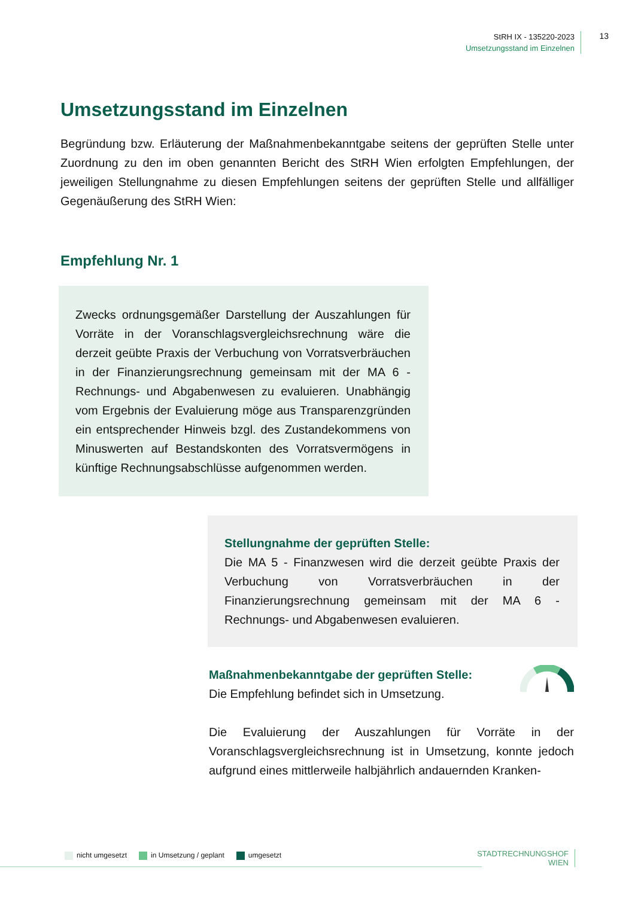StRH IX - 135220-2023
Umsetzungsstand im Einzelnen
13
Umsetzungsstand im Einzelnen
Begründung bzw. Erläuterung der Maßnahmenbekanntgabe seitens der geprüften Stelle unter Zuordnung zu den im oben genannten Bericht des StRH Wien erfolgten Empfehlungen, der jeweiligen Stellungnahme zu diesen Empfehlungen seitens der geprüften Stelle und allfälliger Gegenäußerung des StRH Wien:
Empfehlung Nr. 1
Zwecks ordnungsgemäßer Darstellung der Auszahlungen für Vorräte in der Voranschlagsvergleichsrechnung wäre die derzeit geübte Praxis der Verbuchung von Vorratsverbräuchen in der Finanzierungsrechnung gemeinsam mit der MA 6 - Rechnungs- und Abgabenwesen zu evaluieren. Unabhängig vom Ergebnis der Evaluierung möge aus Transparenzgründen ein entsprechender Hinweis bzgl. des Zustandekommens von Minuswerten auf Bestandskonten des Vorratsvermögens in künftige Rechnungsabschlüsse aufgenommen werden.
Stellungnahme der geprüften Stelle:
Die MA 5 - Finanzwesen wird die derzeit geübte Praxis der Verbuchung von Vorratsverbräuchen in der Finanzierungsrechnung gemeinsam mit der MA 6 - Rechnungs- und Abgabenwesen evaluieren.
Maßnahmenbekanntgabe der geprüften Stelle:
Die Empfehlung befindet sich in Umsetzung.
Die Evaluierung der Auszahlungen für Vorräte in der Voranschlagsvergleichsrechnung ist in Umsetzung, konnte jedoch aufgrund eines mittlerweile halbjährlich andauernden Kranken-
nicht umgesetzt in Umsetzung / geplant umgesetzt
STADTRECHNUNGSHOF
WIEN